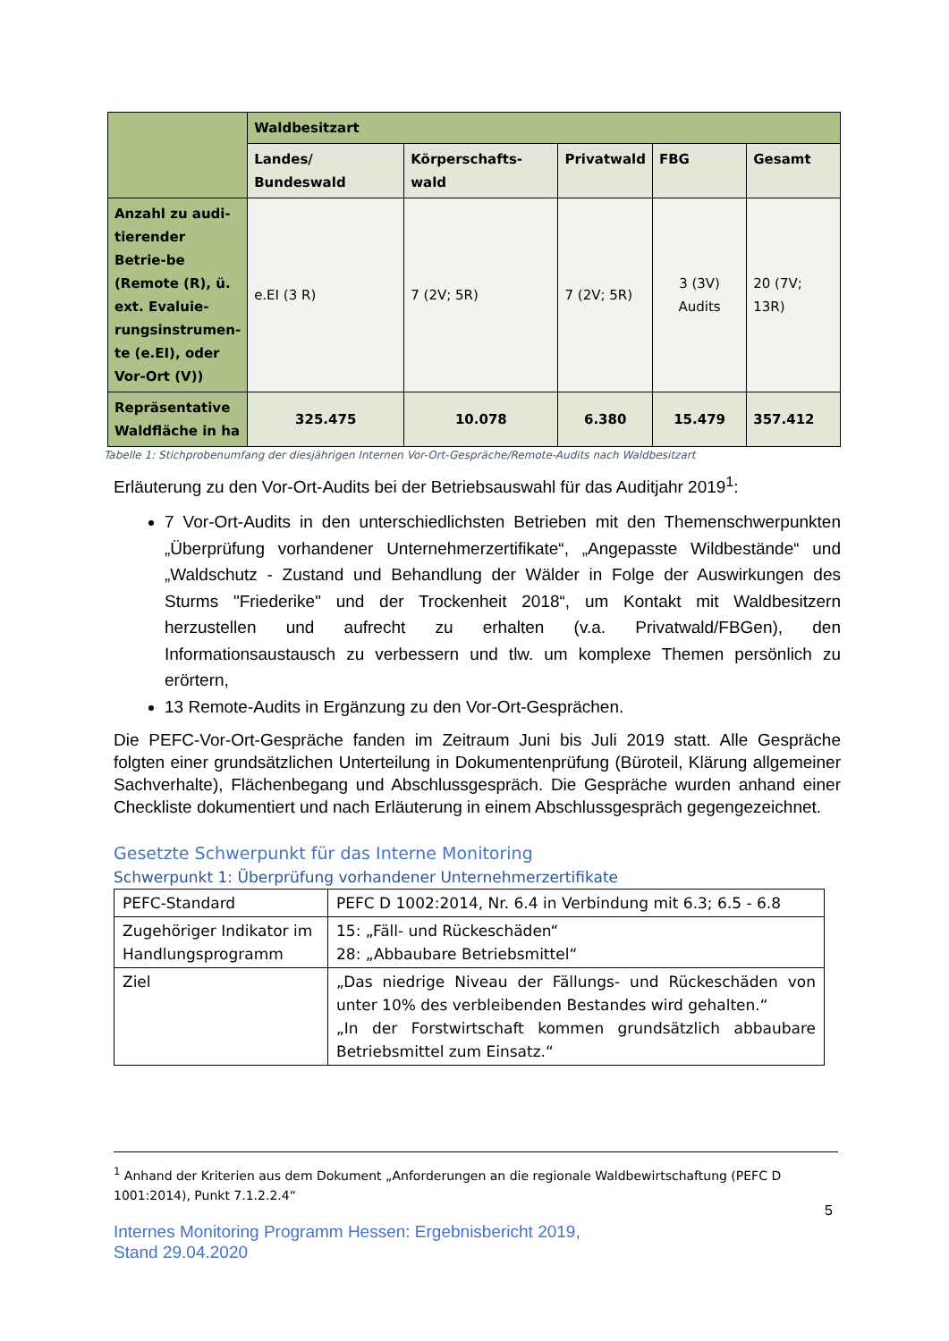| | Waldbesitzart | | | | |
| --- | --- | --- | --- | --- | --- |
| | Landes/ Bundeswald | Körperschafts-wald | Privatwald | FBG | Gesamt |
| Anzahl zu audi-tierender Betrie-be (Remote (R), ü. ext. Evaluie-rungsinstrumen-te (e.EI), oder Vor-Ort (V)) | e.EI (3 R) | 7 (2V; 5R) | 7 (2V; 5R) | 3 (3V) Audits | 20 (7V; 13R) |
| Repräsentative Waldfläche in ha | 325.475 | 10.078 | 6.380 | 15.479 | 357.412 |
Tabelle 1: Stichprobenumfang der diesjährigen Internen Vor-Ort-Gespräche/Remote-Audits nach Waldbesitzart
Erläuterung zu den Vor-Ort-Audits bei der Betriebsauswahl für das Auditjahr 2019<sup>1</sup>:
7 Vor-Ort-Audits in den unterschiedlichsten Betrieben mit den Themenschwerpunkten „Überprüfung vorhandener Unternehmerzertifikate“, „Angepasste Wildbestände“ und „Waldschutz - Zustand und Behandlung der Wälder in Folge der Auswirkungen des Sturms "Friederike" und der Trockenheit 2018“, um Kontakt mit Waldbesitzern herzustellen und aufrecht zu erhalten (v.a. Privatwald/FBGen), den Informationsaustausch zu verbessern und tlw. um komplexe Themen persönlich zu erörtern,
13 Remote-Audits in Ergänzung zu den Vor-Ort-Gesprächen.
Die PEFC-Vor-Ort-Gespräche fanden im Zeitraum Juni bis Juli 2019 statt. Alle Gespräche folgten einer grundsätzlichen Unterteilung in Dokumentenprüfung (Büroteil, Klärung allgemeiner Sachverhalte), Flächenbegang und Abschlussgespräch. Die Gespräche wurden anhand einer Checkliste dokumentiert und nach Erläuterung in einem Abschlussgespräch gegengezeichnet.
Gesetzte Schwerpunkt für das Interne Monitoring
Schwerpunkt 1: Überprüfung vorhandener Unternehmerzertifikate
| PEFC-Standard | PEFC D 1002:2014, Nr. 6.4 in Verbindung mit 6.3; 6.5 - 6.8 |
| Zugehöriger Indikator im Handlungsprogramm | 15: „Fäll- und Rückeschäden“ 28: „Abbaubare Betriebsmittel“ |
| Ziel | „Das niedrige Niveau der Fällungs- und Rückeschäden von unter 10% des verbleibenden Bestandes wird gehalten.“ „In der Forstwirtschaft kommen grundsätzlich abbaubare Betriebsmittel zum Einsatz.“ |
<sup>1</sup> Anhand der Kriterien aus dem Dokument „Anforderungen an die regionale Waldbewirtschaftung (PEFC D 1001:2014), Punkt 7.1.2.2.4“
5
Internes Monitoring Programm Hessen: Ergebnisbericht 2019,
Stand 29.04.2020